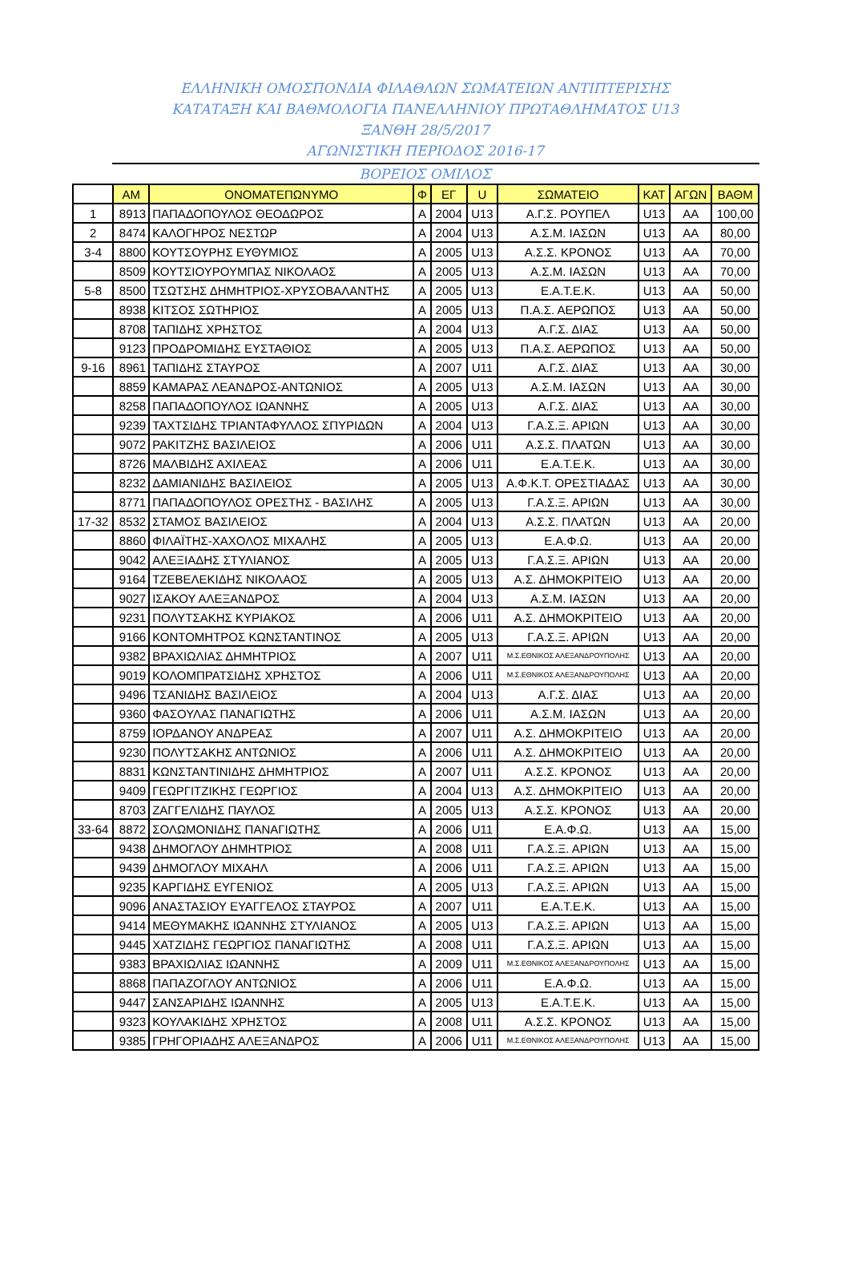ΕΛΛΗΝΙΚΗ ΟΜΟΣΠΟΝΔΙΑ ΦΙΛΑΘΛΩΝ ΣΩΜΑΤΕΙΩΝ ΑΝΤΙΠΤΕΡΙΣΗΣ
ΚΑΤΑΤΑΞΗ ΚΑΙ ΒΑΘΜΟΛΟΓΙΑ ΠΑΝΕΛΛΗΝΙΟΥ ΠΡΩΤΑΘΛΗΜΑΤΟΣ U13
ΞΑΝΘΗ 28/5/2017
ΑΓΩΝΙΣΤΙΚΗ ΠΕΡΙΟΔΟΣ 2016-17
ΒΟΡΕΙΟΣ ΟΜΙΛΟΣ
| | ΑΜ | ΟΝΟΜΑΤΕΠΩΝΥΜΟ | Φ | ΕΓ | U | ΣΩΜΑΤΕΙΟ | ΚΑΤ | ΑΓΩΝ | ΒΑΘΜ |
| --- | --- | --- | --- | --- | --- | --- | --- | --- | --- |
| 1 | 8913 | ΠΑΠΑΔΟΠΟΥΛΟΣ ΘΕΟΔΩΡΟΣ | Α | 2004 | U13 | Α.Γ.Σ. ΡΟΥΠΕΛ | U13 | ΑΑ | 100,00 |
| 2 | 8474 | ΚΑΛΟΓΗΡΟΣ ΝΕΣΤΩΡ | Α | 2004 | U13 | Α.Σ.Μ. ΙΑΣΩΝ | U13 | ΑΑ | 80,00 |
| 3-4 | 8800 | ΚΟΥΤΣΟΥΡΗΣ ΕΥΘΥΜΙΟΣ | Α | 2005 | U13 | Α.Σ.Σ. ΚΡΟΝΟΣ | U13 | ΑΑ | 70,00 |
| | 8509 | ΚΟΥΤΣΙΟΥΡΟΥΜΠΑΣ ΝΙΚΟΛΑΟΣ | Α | 2005 | U13 | Α.Σ.Μ. ΙΑΣΩΝ | U13 | ΑΑ | 70,00 |
| 5-8 | 8500 | ΤΣΩΤΣΗΣ ΔΗΜΗΤΡΙΟΣ-ΧΡΥΣΟΒΑΛΑΝΤΗΣ | Α | 2005 | U13 | Ε.Α.Τ.Ε.Κ. | U13 | ΑΑ | 50,00 |
| | 8938 | ΚΙΤΣΟΣ ΣΩΤΗΡΙΟΣ | Α | 2005 | U13 | Π.Α.Σ. ΑΕΡΩΠΟΣ | U13 | ΑΑ | 50,00 |
| | 8708 | ΤΑΠΙΔΗΣ ΧΡΗΣΤΟΣ | Α | 2004 | U13 | Α.Γ.Σ. ΔΙΑΣ | U13 | ΑΑ | 50,00 |
| | 9123 | ΠΡΟΔΡΟΜΙΔΗΣ ΕΥΣΤΑΘΙΟΣ | Α | 2005 | U13 | Π.Α.Σ. ΑΕΡΩΠΟΣ | U13 | ΑΑ | 50,00 |
| 9-16 | 8961 | ΤΑΠΙΔΗΣ ΣΤΑΥΡΟΣ | Α | 2007 | U11 | Α.Γ.Σ. ΔΙΑΣ | U13 | ΑΑ | 30,00 |
| | 8859 | ΚΑΜΑΡΑΣ ΛΕΑΝΔΡΟΣ-ΑΝΤΩΝΙΟΣ | Α | 2005 | U13 | Α.Σ.Μ. ΙΑΣΩΝ | U13 | ΑΑ | 30,00 |
| | 8258 | ΠΑΠΑΔΟΠΟΥΛΟΣ ΙΩΑΝΝΗΣ | Α | 2005 | U13 | Α.Γ.Σ. ΔΙΑΣ | U13 | ΑΑ | 30,00 |
| | 9239 | ΤΑΧΤΣΙΔΗΣ ΤΡΙΑΝΤΑΦΥΛΛΟΣ ΣΠΥΡΙΔΩΝ | Α | 2004 | U13 | Γ.Α.Σ.Ξ. ΑΡΙΩΝ | U13 | ΑΑ | 30,00 |
| | 9072 | ΡΑΚΙΤΖΗΣ ΒΑΣΙΛΕΙΟΣ | Α | 2006 | U11 | Α.Σ.Σ. ΠΛΑΤΩΝ | U13 | ΑΑ | 30,00 |
| | 8726 | ΜΑΛΒΙΔΗΣ ΑΧΙΛΕΑΣ | Α | 2006 | U11 | Ε.Α.Τ.Ε.Κ. | U13 | ΑΑ | 30,00 |
| | 8232 | ΔΑΜΙΑΝΙΔΗΣ ΒΑΣΙΛΕΙΟΣ | Α | 2005 | U13 | Α.Φ.Κ.Τ. ΟΡΕΣΤΙΑΔΑΣ | U13 | ΑΑ | 30,00 |
| | 8771 | ΠΑΠΑΔΟΠΟΥΛΟΣ ΟΡΕΣΤΗΣ - ΒΑΣΙΛΗΣ | Α | 2005 | U13 | Γ.Α.Σ.Ξ. ΑΡΙΩΝ | U13 | ΑΑ | 30,00 |
| 17-32 | 8532 | ΣΤΑΜΟΣ ΒΑΣΙΛΕΙΟΣ | Α | 2004 | U13 | Α.Σ.Σ. ΠΛΑΤΩΝ | U13 | ΑΑ | 20,00 |
| | 8860 | ΦΙΛΑΪΤΗΣ-ΧΑΧΟΛΟΣ ΜΙΧΑΛΗΣ | Α | 2005 | U13 | Ε.Α.Φ.Ω. | U13 | ΑΑ | 20,00 |
| | 9042 | ΑΛΕΞΙΑΔΗΣ ΣΤΥΛΙΑΝΟΣ | Α | 2005 | U13 | Γ.Α.Σ.Ξ. ΑΡΙΩΝ | U13 | ΑΑ | 20,00 |
| | 9164 | ΤΖΕΒΕΛΕΚΙΔΗΣ ΝΙΚΟΛΑΟΣ | Α | 2005 | U13 | Α.Σ. ΔΗΜΟΚΡΙΤΕΙΟ | U13 | ΑΑ | 20,00 |
| | 9027 | ΙΣΑΚΟΥ ΑΛΕΞΑΝΔΡΟΣ | Α | 2004 | U13 | Α.Σ.Μ. ΙΑΣΩΝ | U13 | ΑΑ | 20,00 |
| | 9231 | ΠΟΛΥΤΣΑΚΗΣ ΚΥΡΙΑΚΟΣ | Α | 2006 | U11 | Α.Σ. ΔΗΜΟΚΡΙΤΕΙΟ | U13 | ΑΑ | 20,00 |
| | 9166 | ΚΟΝΤΟΜΗΤΡΟΣ ΚΩΝΣΤΑΝΤΙΝΟΣ | Α | 2005 | U13 | Γ.Α.Σ.Ξ. ΑΡΙΩΝ | U13 | ΑΑ | 20,00 |
| | 9382 | ΒΡΑΧΙΩΛΙΑΣ ΔΗΜΗΤΡΙΟΣ | Α | 2007 | U11 | Μ.Σ.ΕΘΝΙΚΟΣ ΑΛΕΞΑΝΔΡΟΥΠΟΛΗΣ | U13 | ΑΑ | 20,00 |
| | 9019 | ΚΟΛΟΜΠΡΑΤΣΙΔΗΣ ΧΡΗΣΤΟΣ | Α | 2006 | U11 | Μ.Σ.ΕΘΝΙΚΟΣ ΑΛΕΞΑΝΔΡΟΥΠΟΛΗΣ | U13 | ΑΑ | 20,00 |
| | 9496 | ΤΣΑΝΙΔΗΣ ΒΑΣΙΛΕΙΟΣ | Α | 2004 | U13 | Α.Γ.Σ. ΔΙΑΣ | U13 | ΑΑ | 20,00 |
| | 9360 | ΦΑΣΟΥΛΑΣ ΠΑΝΑΓΙΩΤΗΣ | Α | 2006 | U11 | Α.Σ.Μ. ΙΑΣΩΝ | U13 | ΑΑ | 20,00 |
| | 8759 | ΙΟΡΔΑΝΟΥ ΑΝΔΡΕΑΣ | Α | 2007 | U11 | Α.Σ. ΔΗΜΟΚΡΙΤΕΙΟ | U13 | ΑΑ | 20,00 |
| | 9230 | ΠΟΛΥΤΣΑΚΗΣ ΑΝΤΩΝΙΟΣ | Α | 2006 | U11 | Α.Σ. ΔΗΜΟΚΡΙΤΕΙΟ | U13 | ΑΑ | 20,00 |
| | 8831 | ΚΩΝΣΤΑΝΤΙΝΙΔΗΣ ΔΗΜΗΤΡΙΟΣ | Α | 2007 | U11 | Α.Σ.Σ. ΚΡΟΝΟΣ | U13 | ΑΑ | 20,00 |
| | 9409 | ΓΕΩΡΓΙΤΖΙΚΗΣ ΓΕΩΡΓΙΟΣ | Α | 2004 | U13 | Α.Σ. ΔΗΜΟΚΡΙΤΕΙΟ | U13 | ΑΑ | 20,00 |
| | 8703 | ΖΑΓΓΕΛΙΔΗΣ ΠΑΥΛΟΣ | Α | 2005 | U13 | Α.Σ.Σ. ΚΡΟΝΟΣ | U13 | ΑΑ | 20,00 |
| 33-64 | 8872 | ΣΟΛΩΜΟΝΙΔΗΣ ΠΑΝΑΓΙΩΤΗΣ | Α | 2006 | U11 | Ε.Α.Φ.Ω. | U13 | ΑΑ | 15,00 |
| | 9438 | ΔΗΜΟΓΛΟΥ ΔΗΜΗΤΡΙΟΣ | Α | 2008 | U11 | Γ.Α.Σ.Ξ. ΑΡΙΩΝ | U13 | ΑΑ | 15,00 |
| | 9439 | ΔΗΜΟΓΛΟΥ ΜΙΧΑΗΛ | Α | 2006 | U11 | Γ.Α.Σ.Ξ. ΑΡΙΩΝ | U13 | ΑΑ | 15,00 |
| | 9235 | ΚΑΡΓΙΔΗΣ ΕΥΓΕΝΙΟΣ | Α | 2005 | U13 | Γ.Α.Σ.Ξ. ΑΡΙΩΝ | U13 | ΑΑ | 15,00 |
| | 9096 | ΑΝΑΣΤΑΣΙΟΥ ΕΥΑΓΓΕΛΟΣ ΣΤΑΥΡΟΣ | Α | 2007 | U11 | Ε.Α.Τ.Ε.Κ. | U13 | ΑΑ | 15,00 |
| | 9414 | ΜΕΘΥΜΑΚΗΣ ΙΩΑΝΝΗΣ ΣΤΥΛΙΑΝΟΣ | Α | 2005 | U13 | Γ.Α.Σ.Ξ. ΑΡΙΩΝ | U13 | ΑΑ | 15,00 |
| | 9445 | ΧΑΤΖΙΔΗΣ ΓΕΩΡΓΙΟΣ ΠΑΝΑΓΙΩΤΗΣ | Α | 2008 | U11 | Γ.Α.Σ.Ξ. ΑΡΙΩΝ | U13 | ΑΑ | 15,00 |
| | 9383 | ΒΡΑΧΙΩΛΙΑΣ ΙΩΑΝΝΗΣ | Α | 2009 | U11 | Μ.Σ.ΕΘΝΙΚΟΣ ΑΛΕΞΑΝΔΡΟΥΠΟΛΗΣ | U13 | ΑΑ | 15,00 |
| | 8868 | ΠΑΠΑΖΟΓΛΟΥ ΑΝΤΩΝΙΟΣ | Α | 2006 | U11 | Ε.Α.Φ.Ω. | U13 | ΑΑ | 15,00 |
| | 9447 | ΣΑΝΣΑΡΙΔΗΣ ΙΩΑΝΝΗΣ | Α | 2005 | U13 | Ε.Α.Τ.Ε.Κ. | U13 | ΑΑ | 15,00 |
| | 9323 | ΚΟΥΛΑΚΙΔΗΣ ΧΡΗΣΤΟΣ | Α | 2008 | U11 | Α.Σ.Σ. ΚΡΟΝΟΣ | U13 | ΑΑ | 15,00 |
| | 9385 | ΓΡΗΓΟΡΙΑΔΗΣ ΑΛΕΞΑΝΔΡΟΣ | Α | 2006 | U11 | Μ.Σ.ΕΘΝΙΚΟΣ ΑΛΕΞΑΝΔΡΟΥΠΟΛΗΣ | U13 | ΑΑ | 15,00 |